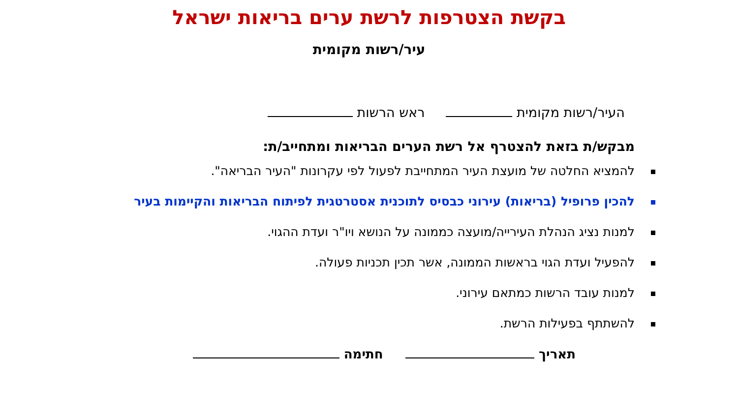בקשת הצטרפות לרשת ערים בריאות ישראל
עיר/רשות מקומית
העיר/רשות מקומית ראש הרשות
מבקש/ת בזאת להצטרף אל רשת הערים הבריאות ומתחייב/ת:
להמציא החלטה של מועצת העיר המתחייבת לפעול לפי עקרונות "העיר הבריאה".
להכין פרופיל (בריאות) עירוני כבסיס לתוכנית אסטרטגית לפיתוח הבריאות והקיימות בעיר
למנות נציג הנהלת העירייה/מועצה כממונה על הנושא ויו"ר ועדת ההגוי.
להפעיל ועדת הגוי בראשות הממונה, אשר תכין תכניות פעולה.
למנות עובד הרשות כמתאם עירוני.
להשתתף בפעילות הרשת.
תאריך חתימה